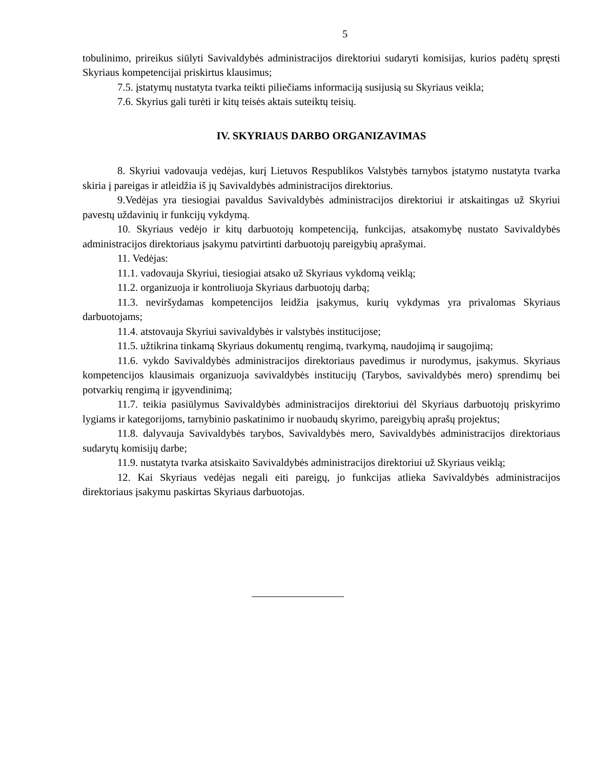5
tobulinimo, prireikus siūlyti Savivaldybės administracijos direktoriui sudaryti komisijas, kurios padėtų spręsti Skyriaus kompetencijai priskirtus klausimus;
7.5. įstatymų nustatyta tvarka teikti piliečiams informaciją susijusią su Skyriaus veikla;
7.6. Skyrius gali turėti ir kitų teisės aktais suteiktų teisių.
IV. SKYRIAUS DARBO ORGANIZAVIMAS
8. Skyriui vadovauja vedėjas, kurį Lietuvos Respublikos Valstybės tarnybos įstatymo nustatyta tvarka skiria į pareigas ir atleidžia iš jų Savivaldybės administracijos direktorius.
9.Vedėjas yra tiesiogiai pavaldus Savivaldybės administracijos direktoriui ir atskaitingas už Skyriui pavestų uždavinių ir funkcijų vykdymą.
10. Skyriaus vedėjo ir kitų darbuotojų kompetenciją, funkcijas, atsakomybę nustato Savivaldybės administracijos direktoriaus įsakymu patvirtinti darbuotojų pareigybių aprašymai.
11. Vedėjas:
11.1. vadovauja Skyriui, tiesiogiai atsako už Skyriaus vykdomą veiklą;
11.2. organizuoja ir kontroliuoja Skyriaus darbuotojų darbą;
11.3. neviršydamas kompetencijos leidžia įsakymus, kurių vykdymas yra privalomas Skyriaus darbuotojams;
11.4. atstovauja Skyriui savivaldybės ir valstybės institucijose;
11.5. užtikrina tinkamą Skyriaus dokumentų rengimą, tvarkymą, naudojimą ir saugojimą;
11.6. vykdo Savivaldybės administracijos direktoriaus pavedimus ir nurodymus, įsakymus. Skyriaus kompetencijos klausimais organizuoja savivaldybės institucijų (Tarybos, savivaldybės mero) sprendimų bei potvarkių rengimą ir įgyvendinimą;
11.7. teikia pasiūlymus Savivaldybės administracijos direktoriui dėl Skyriaus darbuotojų priskyrimo lygiams ir kategorijoms, tarnybinio paskatinimo ir nuobaudų skyrimo, pareigybių aprašų projektus;
11.8. dalyvauja Savivaldybės tarybos, Savivaldybės mero, Savivaldybės administracijos direktoriaus sudarytų komisijų darbe;
11.9. nustatyta tvarka atsiskaito Savivaldybės administracijos direktoriui už Skyriaus veiklą;
12. Kai Skyriaus vedėjas negali eiti pareigų, jo funkcijas atlieka Savivaldybės administracijos direktoriaus įsakymu paskirtas Skyriaus darbuotojas.